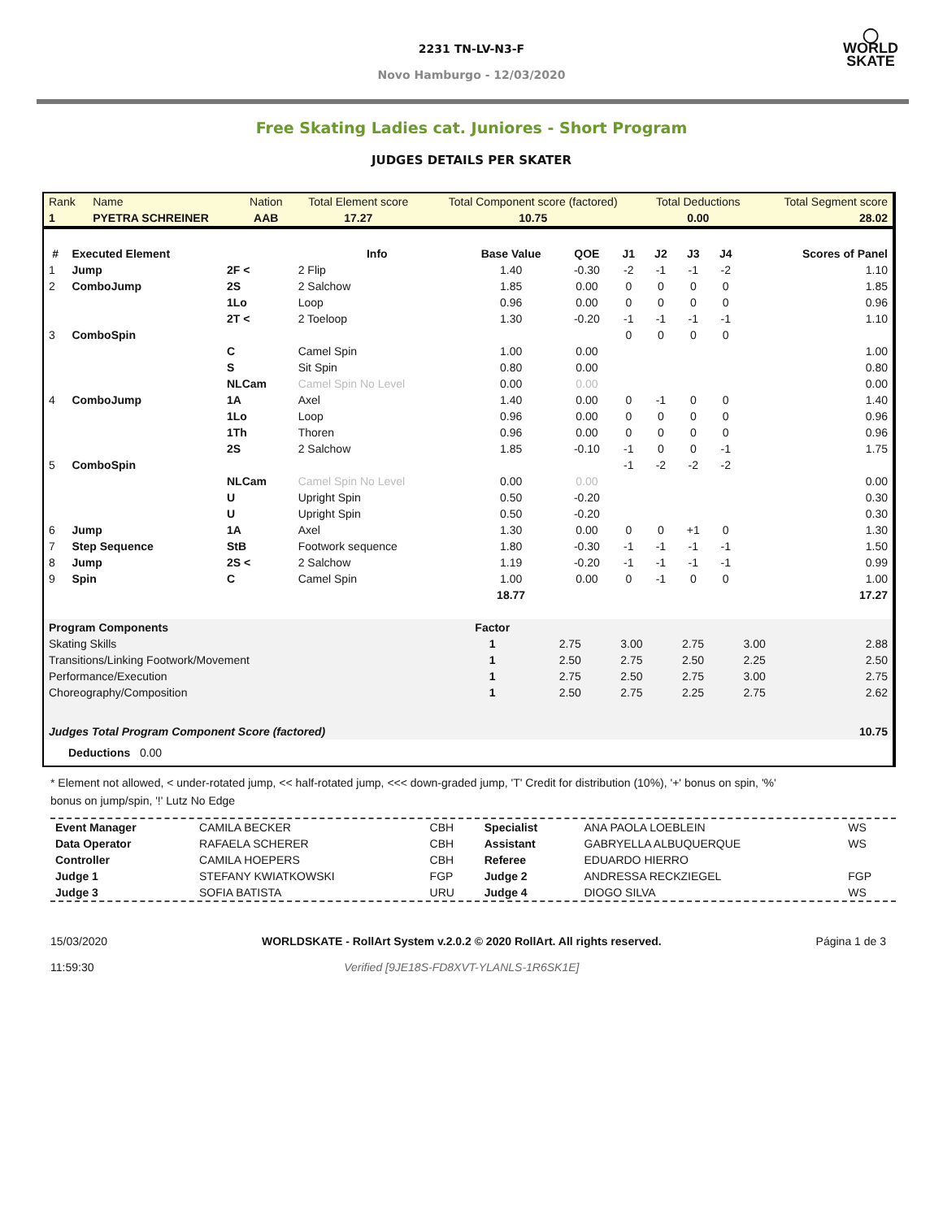◯
WORLD
SKATE
2231 TN-LV-N3-F
Novo Hamburgo - 12/03/2020
Free Skating Ladies cat. Juniores - Short Program
JUDGES DETAILS PER SKATER
| Rank | Name | Nation | Total Element score | Total Component score (factored) | Total Deductions | Total Segment score |
| 1 | PYETRA SCHREINER | AAB | 17.27 | 10.75 | 0.00 | 28.02 |
| # | Executed Element | | Info | Base Value | QOE | J1 | J2 | J3 | J4 | | Scores of Panel |
| --- | --- | --- | --- | --- | --- | --- | --- | --- | --- | --- | --- |
| 1 | Jump | 2F < | 2 Flip | 1.40 | -0.30 | -2 | -1 | -1 | -2 | | 1.10 |
| 2 | ComboJump | 2S | 2 Salchow | 1.85 | 0.00 | 0 | 0 | 0 | 0 | | 1.85 |
| | | 1Lo | Loop | 0.96 | 0.00 | 0 | 0 | 0 | 0 | | 0.96 |
| | | 2T < | 2 Toeloop | 1.30 | -0.20 | -1 | -1 | -1 | -1 | | 1.10 |
| 3 | ComboSpin | | | | | 0 | 0 | 0 | 0 | | |
| | | C | Camel Spin | 1.00 | 0.00 | | | | | | 1.00 |
| | | S | Sit Spin | 0.80 | 0.00 | | | | | | 0.80 |
| | | NLCam | Camel Spin No Level | 0.00 | 0.00 | | | | | | 0.00 |
| 4 | ComboJump | 1A | Axel | 1.40 | 0.00 | 0 | -1 | 0 | 0 | | 1.40 |
| | | 1Lo | Loop | 0.96 | 0.00 | 0 | 0 | 0 | 0 | | 0.96 |
| | | 1Th | Thoren | 0.96 | 0.00 | 0 | 0 | 0 | 0 | | 0.96 |
| | | 2S | 2 Salchow | 1.85 | -0.10 | -1 | 0 | 0 | -1 | | 1.75 |
| 5 | ComboSpin | | | | | -1 | -2 | -2 | -2 | | |
| | | NLCam | Camel Spin No Level | 0.00 | 0.00 | | | | | | 0.00 |
| | | U | Upright Spin | 0.50 | -0.20 | | | | | | 0.30 |
| | | U | Upright Spin | 0.50 | -0.20 | | | | | | 0.30 |
| 6 | Jump | 1A | Axel | 1.30 | 0.00 | 0 | 0 | +1 | 0 | | 1.30 |
| 7 | Step Sequence | StB | Footwork sequence | 1.80 | -0.30 | -1 | -1 | -1 | -1 | | 1.50 |
| 8 | Jump | 2S < | 2 Salchow | 1.19 | -0.20 | -1 | -1 | -1 | -1 | | 0.99 |
| 9 | Spin | C | Camel Spin | 1.00 | 0.00 | 0 | -1 | 0 | 0 | | 1.00 |
| | | | | 18.77 | | | | | | | 17.27 |
| Program Components | Factor | | | | | | | |
| --- | --- | --- | --- | --- | --- | --- | --- | --- |
| Skating Skills | 1 | | 2.75 | 3.00 | 2.75 | 3.00 | | 2.88 |
| Transitions/Linking Footwork/Movement | 1 | | 2.50 | 2.75 | 2.50 | 2.25 | | 2.50 |
| Performance/Execution | 1 | | 2.75 | 2.50 | 2.75 | 3.00 | | 2.75 |
| Choreography/Composition | 1 | | 2.50 | 2.75 | 2.25 | 2.75 | | 2.62 |
| Judges Total Program Component Score (factored) | | | | | | | | 10.75 |
Deductions 0.00
* Element not allowed, < under-rotated jump, << half-rotated jump, <<< down-graded jump, 'T' Credit for distribution (10%), '+' bonus on spin, '%' bonus on jump/spin, '!' Lutz No Edge
| Event Manager | CAMILA BECKER | CBH | Specialist | ANA PAOLA LOEBLEIN | WS |
| Data Operator | RAFAELA SCHERER | CBH | Assistant | GABRYELLA ALBUQUERQUE | WS |
| Controller | CAMILA HOEPERS | CBH | Referee | EDUARDO HIERRO | |
| Judge 1 | STEFANY KWIATKOWSKI | FGP | Judge 2 | ANDRESSA RECKZIEGEL | FGP |
| Judge 3 | SOFIA BATISTA | URU | Judge 4 | DIOGO SILVA | WS |
15/03/2020
11:59:30
WORLDSKATE - RollArt System v.2.0.2 © 2020 RollArt. All rights reserved.
Verified [9JE18S-FD8XVT-YLANLS-1R6SK1E]
Página 1 de 3